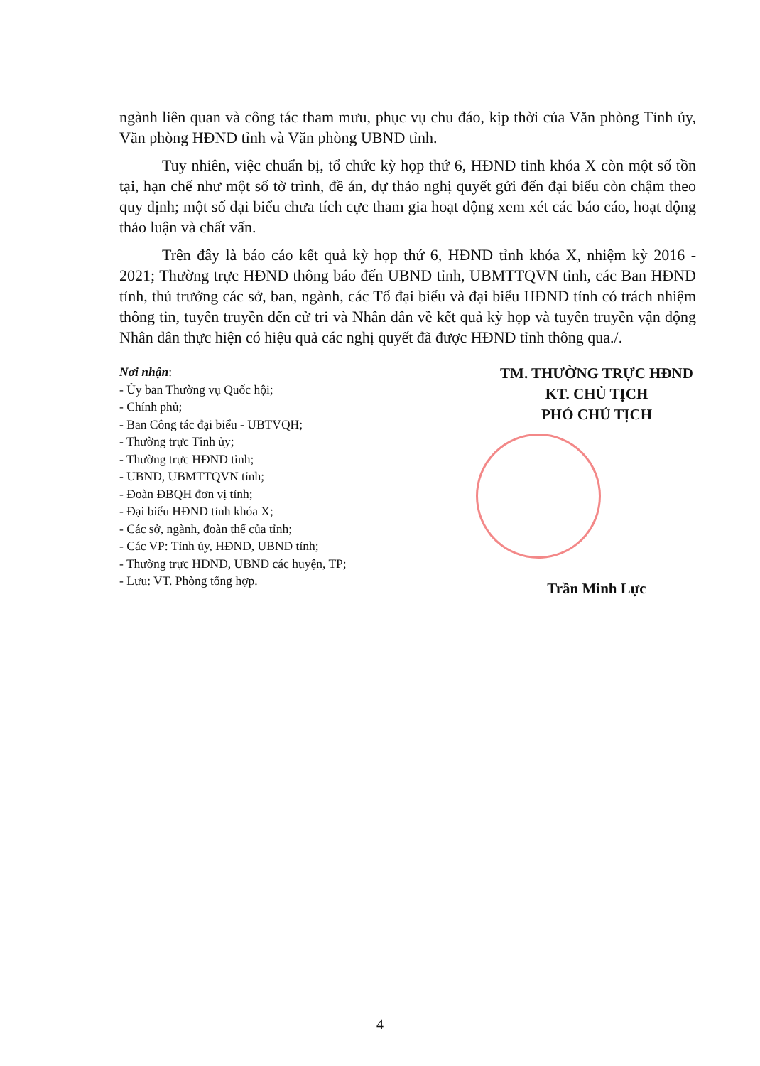ngành liên quan và công tác tham mưu, phục vụ chu đáo, kịp thời của Văn phòng Tỉnh ủy, Văn phòng HĐND tỉnh và Văn phòng UBND tỉnh.
Tuy nhiên, việc chuẩn bị, tổ chức kỳ họp thứ 6, HĐND tỉnh khóa X còn một số tồn tại, hạn chế như một số tờ trình, đề án, dự thảo nghị quyết gửi đến đại biểu còn chậm theo quy định; một số đại biểu chưa tích cực tham gia hoạt động xem xét các báo cáo, hoạt động thảo luận và chất vấn.
Trên đây là báo cáo kết quả kỳ họp thứ 6, HĐND tỉnh khóa X, nhiệm kỳ 2016 - 2021; Thường trực HĐND thông báo đến UBND tỉnh, UBMTTQVN tỉnh, các Ban HĐND tỉnh, thủ trưởng các sở, ban, ngành, các Tổ đại biểu và đại biểu HĐND tỉnh có trách nhiệm thông tin, tuyên truyền đến cử tri và Nhân dân về kết quả kỳ họp và tuyên truyền vận động Nhân dân thực hiện có hiệu quả các nghị quyết đã được HĐND tỉnh thông qua./.
Nơi nhận:
- Ủy ban Thường vụ Quốc hội;
- Chính phủ;
- Ban Công tác đại biểu - UBTVQH;
- Thường trực Tỉnh ủy;
- Thường trực HĐND tỉnh;
- UBND, UBMTTQVN tỉnh;
- Đoàn ĐBQH đơn vị tỉnh;
- Đại biểu HĐND tỉnh khóa X;
- Các sở, ngành, đoàn thể của tỉnh;
- Các VP: Tỉnh ủy, HĐND, UBND tỉnh;
- Thường trực HĐND, UBND các huyện, TP;
- Lưu: VT. Phòng tổng hợp.
TM. THƯỜNG TRỰC HĐND
KT. CHỦ TỊCH
PHÓ CHỦ TỊCH
Trần Minh Lực
4